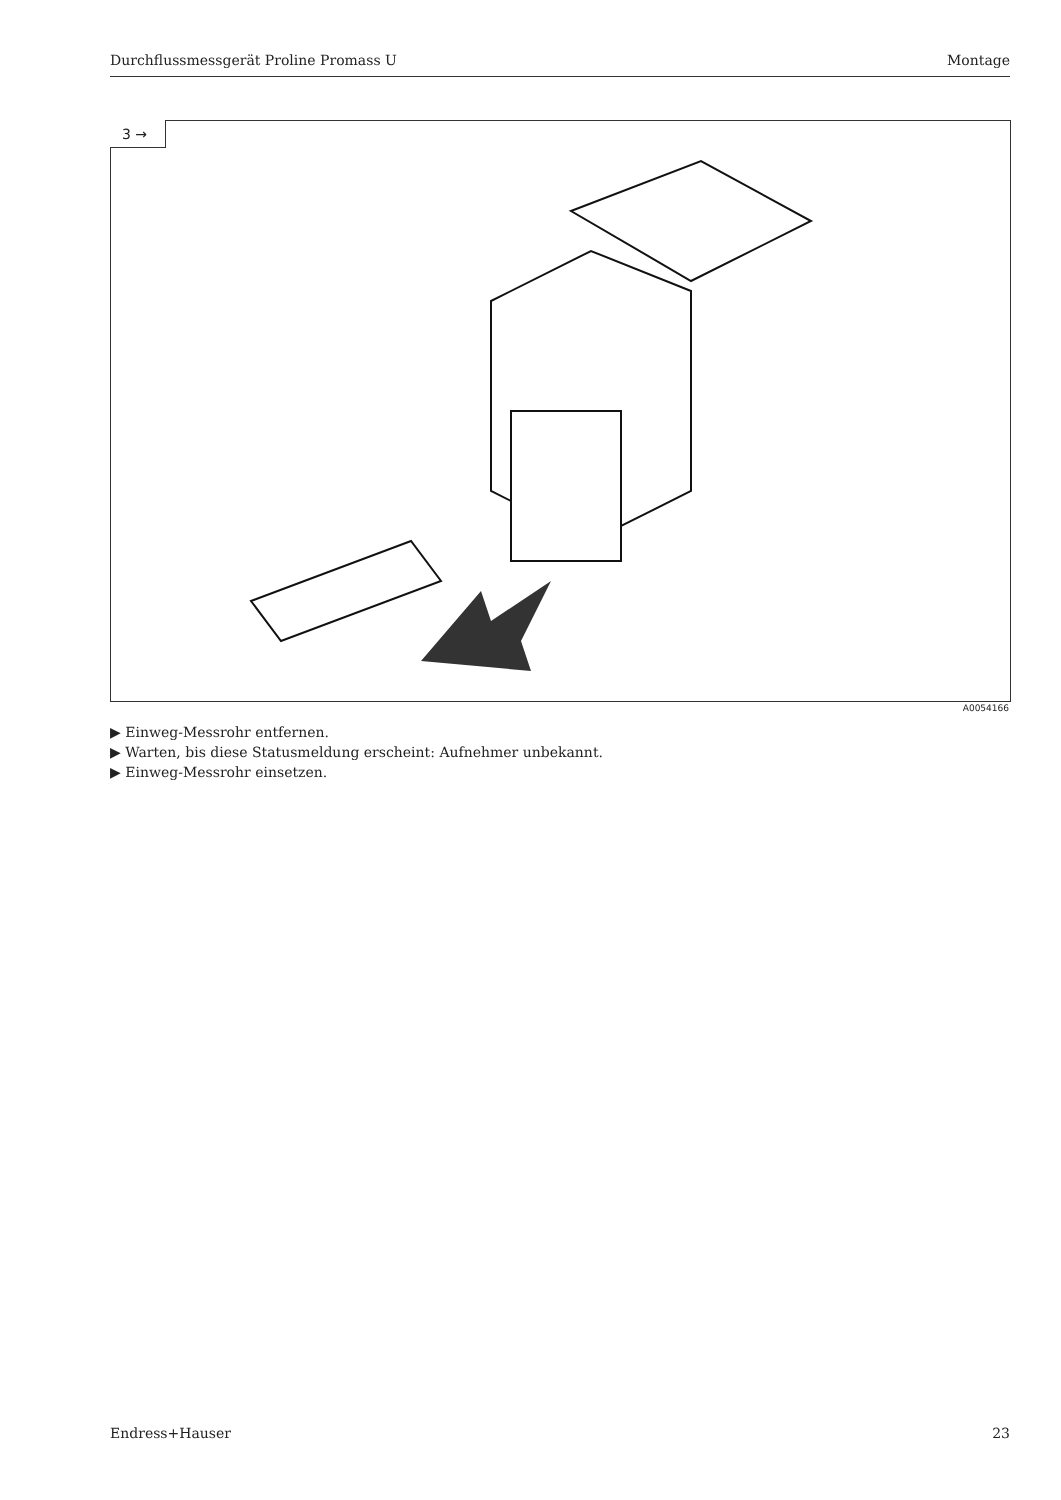Durchflussmessgerät Proline Promass U Montage
3 →
A0054166
▶ Einweg-Messrohr entfernen.
▶ Warten, bis diese Statusmeldung erscheint: Aufnehmer unbekannt.
▶ Einweg-Messrohr einsetzen.
Endress+Hauser 23